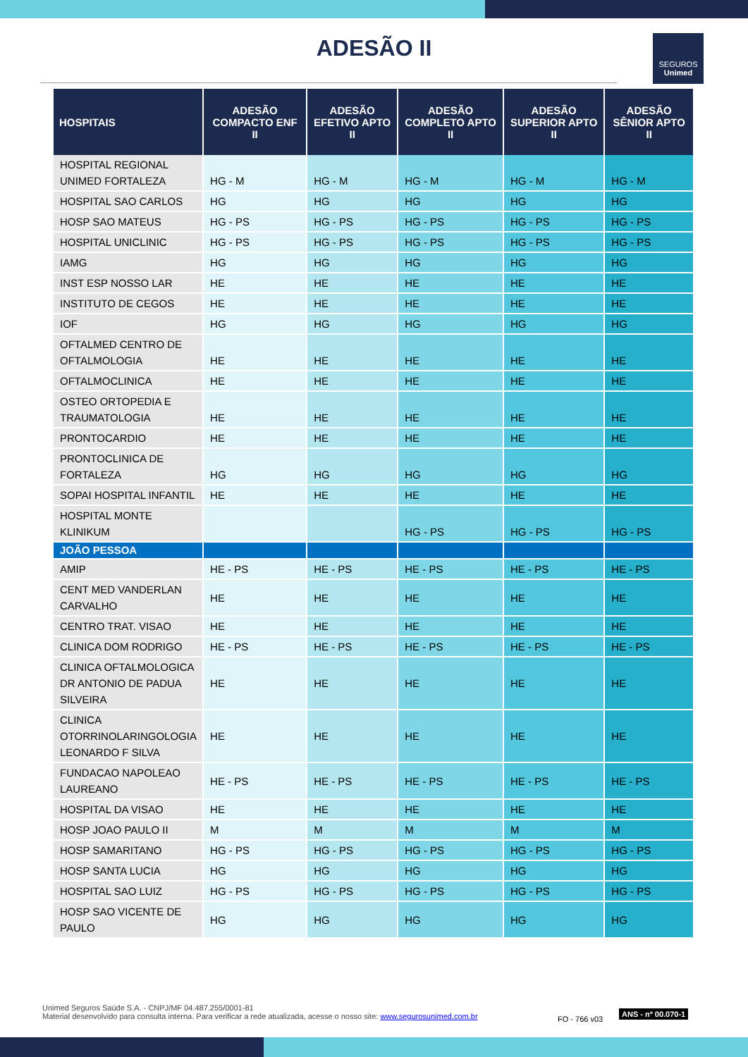ADESÃO II
SEGUROS
Unimed
| HOSPITAIS | ADESÃO COMPACTO ENF II | ADESÃO EFETIVO APTO II | ADESÃO COMPLETO APTO II | ADESÃO SUPERIOR APTO II | ADESÃO SÊNIOR APTO II |
| --- | --- | --- | --- | --- | --- |
| HOSPITAL REGIONAL UNIMED FORTALEZA | HG - M | HG - M | HG - M | HG - M | HG - M |
| HOSPITAL SAO CARLOS | HG | HG | HG | HG | HG |
| HOSP SAO MATEUS | HG - PS | HG - PS | HG - PS | HG - PS | HG - PS |
| HOSPITAL UNICLINIC | HG - PS | HG - PS | HG - PS | HG - PS | HG - PS |
| IAMG | HG | HG | HG | HG | HG |
| INST ESP NOSSO LAR | HE | HE | HE | HE | HE |
| INSTITUTO DE CEGOS | HE | HE | HE | HE | HE |
| IOF | HG | HG | HG | HG | HG |
| OFTALMED CENTRO DE OFTALMOLOGIA | HE | HE | HE | HE | HE |
| OFTALMOCLINICA | HE | HE | HE | HE | HE |
| OSTEO ORTOPEDIA E TRAUMATOLOGIA | HE | HE | HE | HE | HE |
| PRONTOCARDIO | HE | HE | HE | HE | HE |
| PRONTOCLINICA DE FORTALEZA | HG | HG | HG | HG | HG |
| SOPAI HOSPITAL INFANTIL | HE | HE | HE | HE | HE |
| HOSPITAL MONTE KLINIKUM | | | HG - PS | HG - PS | HG - PS |
| JOÃO PESSOA | | | | | |
| AMIP | HE - PS | HE - PS | HE - PS | HE - PS | HE - PS |
| CENT MED VANDERLAN CARVALHO | HE | HE | HE | HE | HE |
| CENTRO TRAT. VISAO | HE | HE | HE | HE | HE |
| CLINICA DOM RODRIGO | HE - PS | HE - PS | HE - PS | HE - PS | HE - PS |
| CLINICA OFTALMOLOGICA DR ANTONIO DE PADUA SILVEIRA | HE | HE | HE | HE | HE |
| CLINICA OTORRINOLARINGOLOGIA LEONARDO F SILVA | HE | HE | HE | HE | HE |
| FUNDACAO NAPOLEAO LAUREANO | HE - PS | HE - PS | HE - PS | HE - PS | HE - PS |
| HOSPITAL DA VISAO | HE | HE | HE | HE | HE |
| HOSP JOAO PAULO II | M | M | M | M | M |
| HOSP SAMARITANO | HG - PS | HG - PS | HG - PS | HG - PS | HG - PS |
| HOSP SANTA LUCIA | HG | HG | HG | HG | HG |
| HOSPITAL SAO LUIZ | HG - PS | HG - PS | HG - PS | HG - PS | HG - PS |
| HOSP SAO VICENTE DE PAULO | HG | HG | HG | HG | HG |
Unimed Seguros Saúde S.A. - CNPJ/MF 04.487.255/0001-81
Material desenvolvido para consulta interna. Para verificar a rede atualizada, acesse o nosso site: www.segurosunimed.com.br
FO - 766 v03
ANS - nº 00.070-1